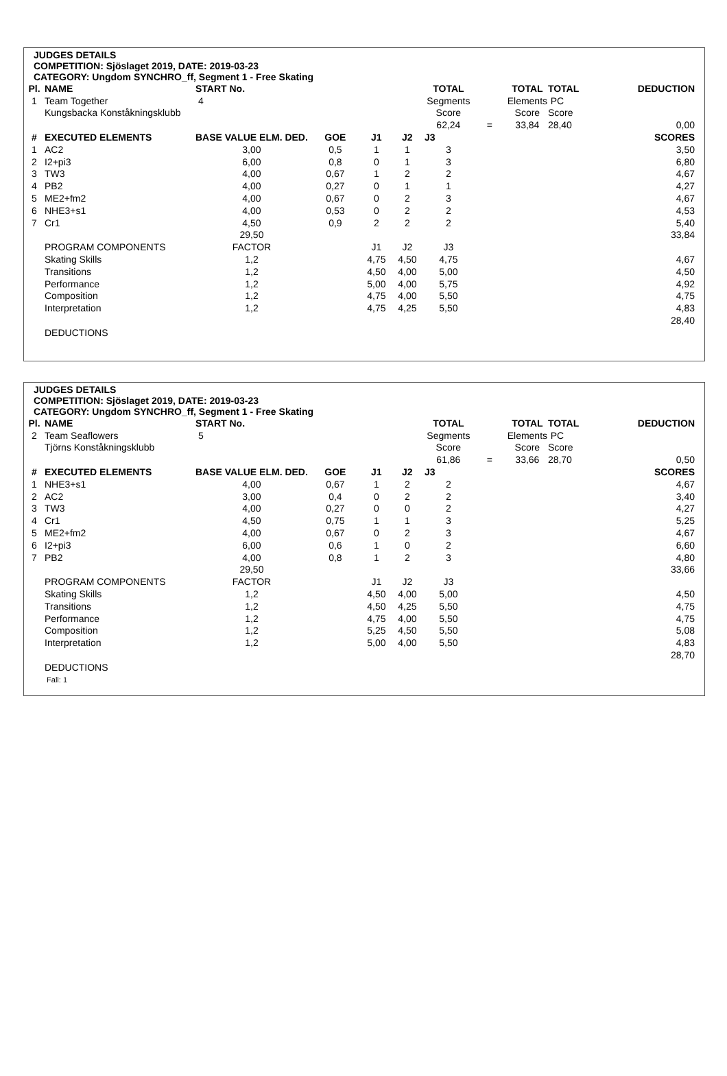JUDGES DETAILS
COMPETITION: Sjöslaget 2019, DATE: 2019-03-23
CATEGORY: Ungdom SYNCHRO_ff, Segment 1 - Free Skating
| Pl. | NAME | START No. | | | | TOTAL | | TOTAL | TOTAL | DEDUCTION |
| --- | --- | --- | --- | --- | --- | --- | --- | --- | --- | --- |
| 1 | Team Together | 4 | | | | Segments | | Elements | PC | |
| | Kungsbacka Konståkningsklubb | | | | | Score | | Score | Score | |
| | | | | | | 62,24 | = | 33,84 | 28,40 | 0,00 |
| # | EXECUTED ELEMENTS | BASE VALUE ELM. DED. | GOE | J1 | J2 | J3 | | | | SCORES |
| 1 | AC2 | 3,00 | 0,5 | 1 | 1 | 3 | | | | 3,50 |
| 2 | I2+pi3 | 6,00 | 0,8 | 0 | 1 | 3 | | | | 6,80 |
| 3 | TW3 | 4,00 | 0,67 | 1 | 2 | 2 | | | | 4,67 |
| 4 | PB2 | 4,00 | 0,27 | 0 | 1 | 1 | | | | 4,27 |
| 5 | ME2+fm2 | 4,00 | 0,67 | 0 | 2 | 3 | | | | 4,67 |
| 6 | NHE3+s1 | 4,00 | 0,53 | 0 | 2 | 2 | | | | 4,53 |
| 7 | Cr1 | 4,50 | 0,9 | 2 | 2 | 2 | | | | 5,40 |
| | | 29,50 | | | | | | | | 33,84 |
| | PROGRAM COMPONENTS | FACTOR | | J1 | J2 | J3 | | | | |
| | Skating Skills | 1,2 | | 4,75 | 4,50 | 4,75 | | | | 4,67 |
| | Transitions | 1,2 | | 4,50 | 4,00 | 5,00 | | | | 4,50 |
| | Performance | 1,2 | | 5,00 | 4,00 | 5,75 | | | | 4,92 |
| | Composition | 1,2 | | 4,75 | 4,00 | 5,50 | | | | 4,75 |
| | Interpretation | 1,2 | | 4,75 | 4,25 | 5,50 | | | | 4,83 |
| | | | | | | | | | | 28,40 |
| | DEDUCTIONS | | | | | | | | | |
JUDGES DETAILS
COMPETITION: Sjöslaget 2019, DATE: 2019-03-23
CATEGORY: Ungdom SYNCHRO_ff, Segment 1 - Free Skating
| Pl. | NAME | START No. | | | | TOTAL | | TOTAL | TOTAL | DEDUCTION |
| --- | --- | --- | --- | --- | --- | --- | --- | --- | --- | --- |
| 2 | Team Seaflowers | 5 | | | | Segments | | Elements | PC | |
| | Tjörns Konståkningsklubb | | | | | Score | | Score | Score | |
| | | | | | | 61,86 | = | 33,66 | 28,70 | 0,50 |
| # | EXECUTED ELEMENTS | BASE VALUE ELM. DED. | GOE | J1 | J2 | J3 | | | | SCORES |
| 1 | NHE3+s1 | 4,00 | 0,67 | 1 | 2 | 2 | | | | 4,67 |
| 2 | AC2 | 3,00 | 0,4 | 0 | 2 | 2 | | | | 3,40 |
| 3 | TW3 | 4,00 | 0,27 | 0 | 0 | 2 | | | | 4,27 |
| 4 | Cr1 | 4,50 | 0,75 | 1 | 1 | 3 | | | | 5,25 |
| 5 | ME2+fm2 | 4,00 | 0,67 | 0 | 2 | 3 | | | | 4,67 |
| 6 | I2+pi3 | 6,00 | 0,6 | 1 | 0 | 2 | | | | 6,60 |
| 7 | PB2 | 4,00 | 0,8 | 1 | 2 | 3 | | | | 4,80 |
| | | 29,50 | | | | | | | | 33,66 |
| | PROGRAM COMPONENTS | FACTOR | | J1 | J2 | J3 | | | | |
| | Skating Skills | 1,2 | | 4,50 | 4,00 | 5,00 | | | | 4,50 |
| | Transitions | 1,2 | | 4,50 | 4,25 | 5,50 | | | | 4,75 |
| | Performance | 1,2 | | 4,75 | 4,00 | 5,50 | | | | 4,75 |
| | Composition | 1,2 | | 5,25 | 4,50 | 5,50 | | | | 5,08 |
| | Interpretation | 1,2 | | 5,00 | 4,00 | 5,50 | | | | 4,83 |
| | | | | | | | | | | 28,70 |
| | DEDUCTIONS | | | | | | | | | |
| | Fall: 1 | | | | | | | | | |